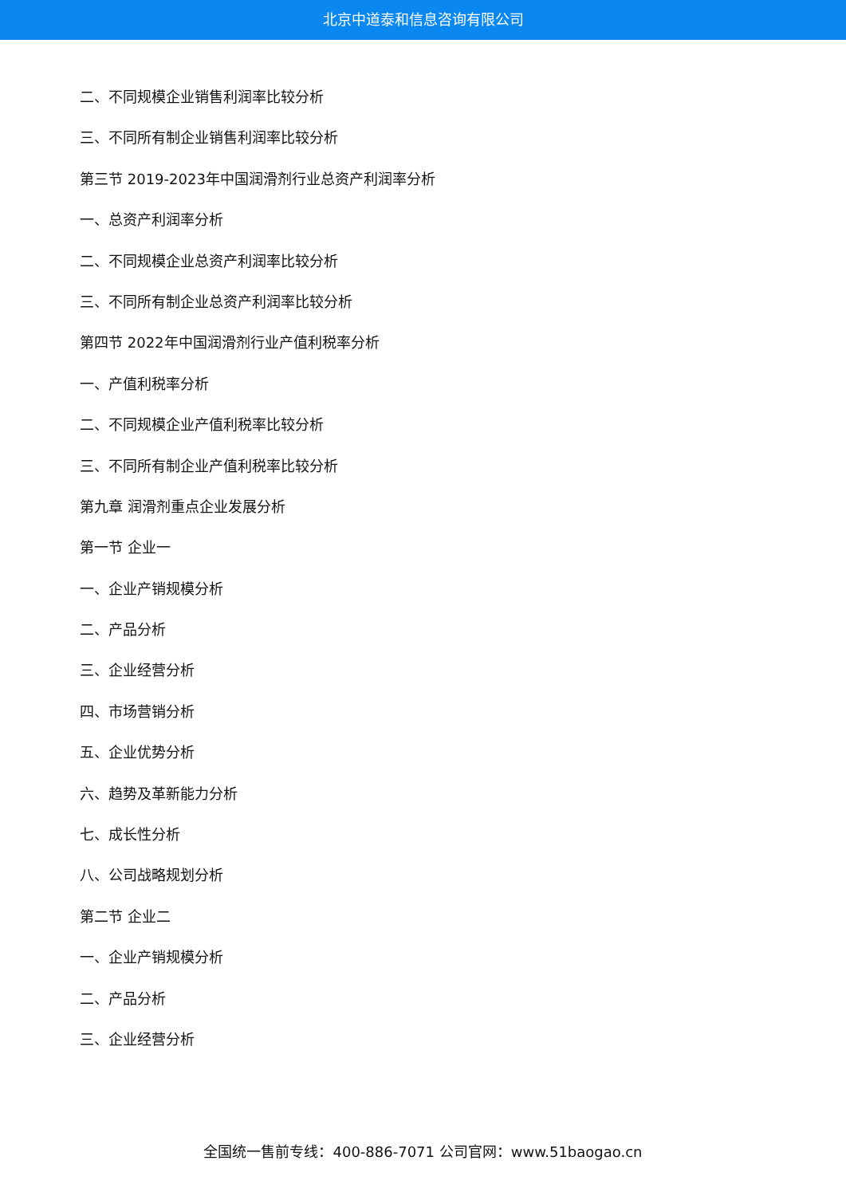北京中道泰和信息咨询有限公司
二、不同规模企业销售利润率比较分析
三、不同所有制企业销售利润率比较分析
第三节 2019-2023年中国润滑剂行业总资产利润率分析
一、总资产利润率分析
二、不同规模企业总资产利润率比较分析
三、不同所有制企业总资产利润率比较分析
第四节 2022年中国润滑剂行业产值利税率分析
一、产值利税率分析
二、不同规模企业产值利税率比较分析
三、不同所有制企业产值利税率比较分析
第九章 润滑剂重点企业发展分析
第一节 企业一
一、企业产销规模分析
二、产品分析
三、企业经营分析
四、市场营销分析
五、企业优势分析
六、趋势及革新能力分析
七、成长性分析
八、公司战略规划分析
第二节 企业二
一、企业产销规模分析
二、产品分析
三、企业经营分析
全国统一售前专线：400-886-7071 公司官网：www.51baogao.cn